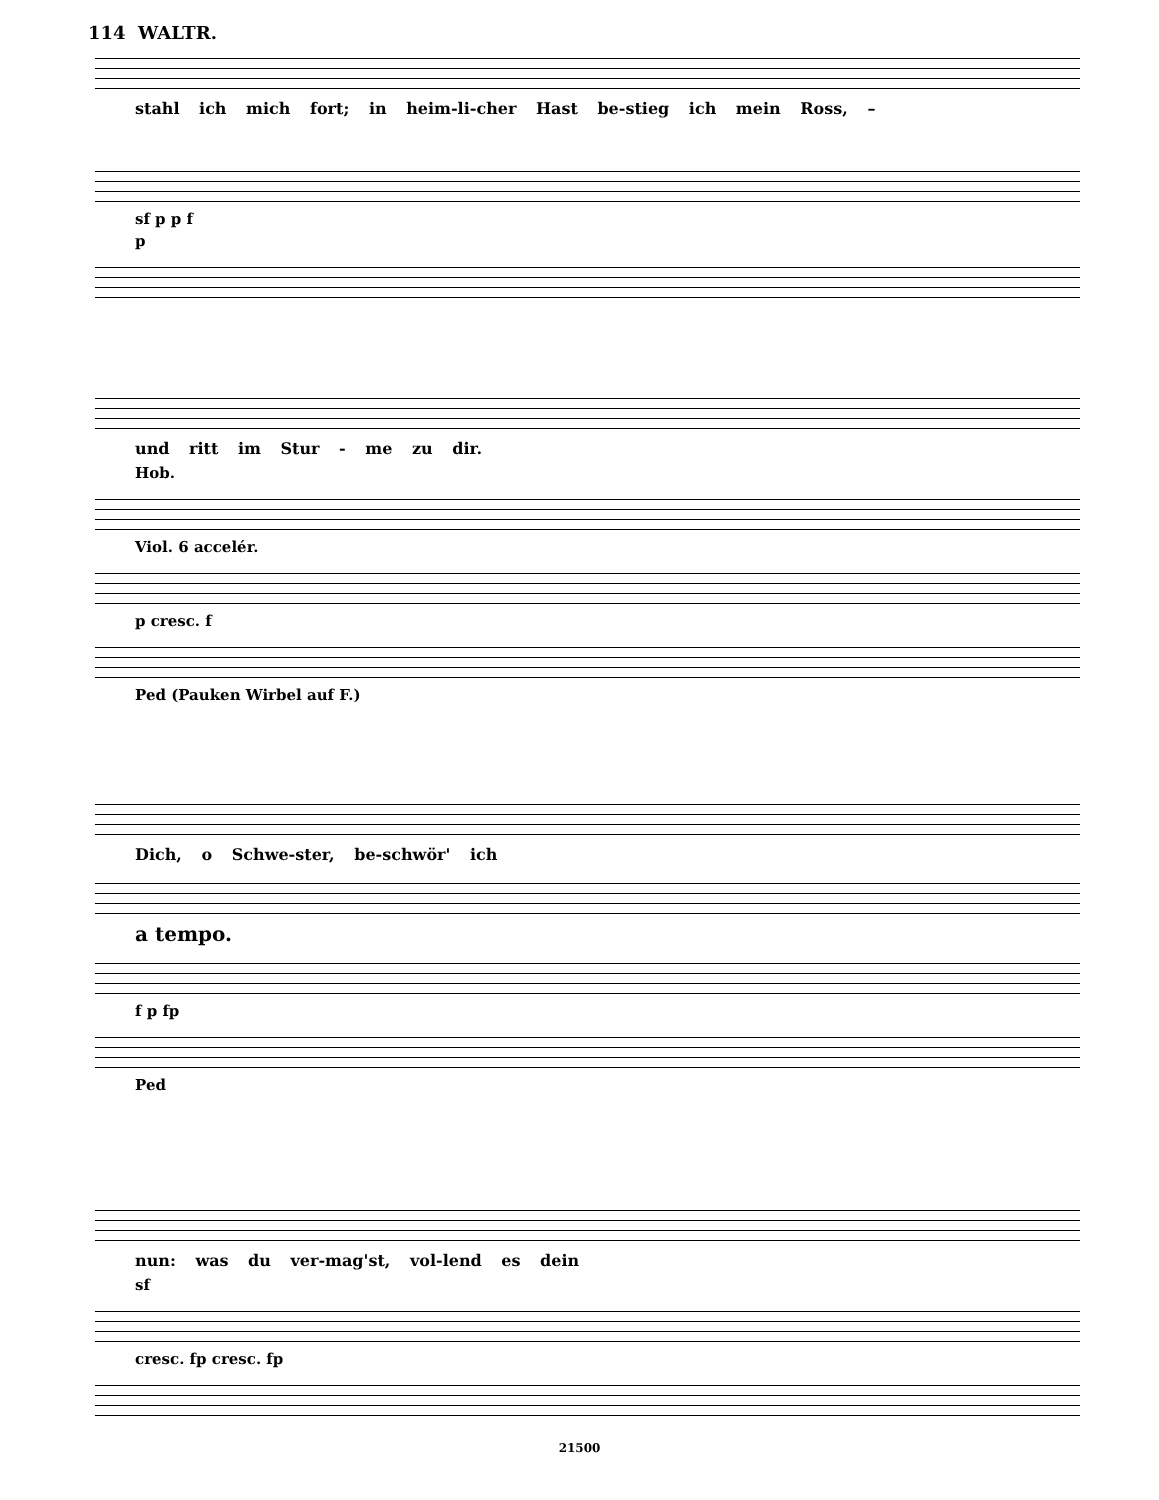114 WALTR.
stahl ich mich fort; in heim-li-cher Hast be-stieg ich mein Ross, –
sf p p f
p
und ritt im Stur - me zu dir.
Hob.
Viol. 6 accelér.
p cresc. f
Ped (Pauken Wirbel auf F.)
Dich, o Schwe-ster, be-schwör' ich
a tempo.
f p fp
Ped
nun: was du ver-mag'st, vol-lend es dein
sf
cresc. fp cresc. fp
21500